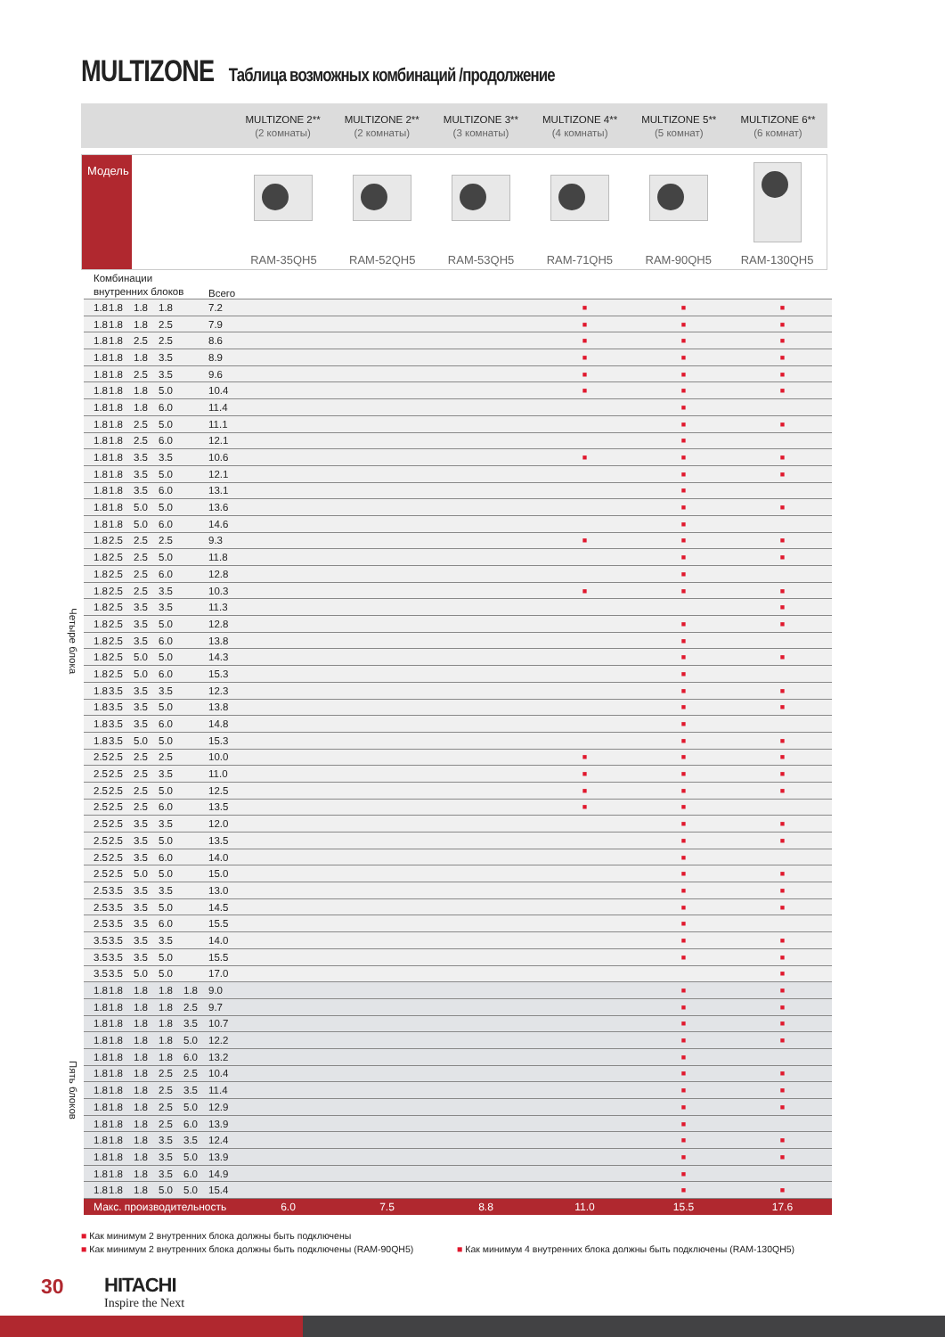MULTIZONE Таблица возможных комбинаций /продолжение
MULTIZONE 2**
(2 комнаты)
MULTIZONE 2**
(2 комнаты)
MULTIZONE 3**
(3 комнаты)
MULTIZONE 4**
(4 комнаты)
MULTIZONE 5**
(5 комнат)
MULTIZONE 6**
(6 комнат)
Модель RAM-35QH5 RAM-52QH5 RAM-53QH5 RAM-71QH5 RAM-90QH5 RAM-130QH5
| | Комбинации внутренних блоков | | | | | Всего | | | | | | |
| Четыре блока | 1.8 | 1.8 | 1.8 | 1.8 | | 7.2 | | | | ■ | ■ | ■ |
| | 1.8 | 1.8 | 1.8 | 2.5 | | 7.9 | | | | ■ | ■ | ■ |
| | 1.8 | 1.8 | 2.5 | 2.5 | | 8.6 | | | | ■ | ■ | ■ |
| | 1.8 | 1.8 | 1.8 | 3.5 | | 8.9 | | | | ■ | ■ | ■ |
| | 1.8 | 1.8 | 2.5 | 3.5 | | 9.6 | | | | ■ | ■ | ■ |
| | 1.8 | 1.8 | 1.8 | 5.0 | | 10.4 | | | | ■ | ■ | ■ |
| | 1.8 | 1.8 | 1.8 | 6.0 | | 11.4 | | | | | ■ | |
| | 1.8 | 1.8 | 2.5 | 5.0 | | 11.1 | | | | | ■ | ■ |
| | 1.8 | 1.8 | 2.5 | 6.0 | | 12.1 | | | | | ■ | |
| | 1.8 | 1.8 | 3.5 | 3.5 | | 10.6 | | | | ■ | ■ | ■ |
| | 1.8 | 1.8 | 3.5 | 5.0 | | 12.1 | | | | | ■ | ■ |
| | 1.8 | 1.8 | 3.5 | 6.0 | | 13.1 | | | | | ■ | |
| | 1.8 | 1.8 | 5.0 | 5.0 | | 13.6 | | | | | ■ | ■ |
| | 1.8 | 1.8 | 5.0 | 6.0 | | 14.6 | | | | | ■ | |
| | 1.8 | 2.5 | 2.5 | 2.5 | | 9.3 | | | | ■ | ■ | ■ |
| | 1.8 | 2.5 | 2.5 | 5.0 | | 11.8 | | | | | ■ | ■ |
| | 1.8 | 2.5 | 2.5 | 6.0 | | 12.8 | | | | | ■ | |
| | 1.8 | 2.5 | 2.5 | 3.5 | | 10.3 | | | | ■ | ■ | ■ |
| | 1.8 | 2.5 | 3.5 | 3.5 | | 11.3 | | | | | | ■ |
| | 1.8 | 2.5 | 3.5 | 5.0 | | 12.8 | | | | | ■ | ■ |
| | 1.8 | 2.5 | 3.5 | 6.0 | | 13.8 | | | | | ■ | |
| | 1.8 | 2.5 | 5.0 | 5.0 | | 14.3 | | | | | ■ | ■ |
| | 1.8 | 2.5 | 5.0 | 6.0 | | 15.3 | | | | | ■ | |
| | 1.8 | 3.5 | 3.5 | 3.5 | | 12.3 | | | | | ■ | ■ |
| | 1.8 | 3.5 | 3.5 | 5.0 | | 13.8 | | | | | ■ | ■ |
| | 1.8 | 3.5 | 3.5 | 6.0 | | 14.8 | | | | | ■ | |
| | 1.8 | 3.5 | 5.0 | 5.0 | | 15.3 | | | | | ■ | ■ |
| | 2.5 | 2.5 | 2.5 | 2.5 | | 10.0 | | | | ■ | ■ | ■ |
| | 2.5 | 2.5 | 2.5 | 3.5 | | 11.0 | | | | ■ | ■ | ■ |
| | 2.5 | 2.5 | 2.5 | 5.0 | | 12.5 | | | | ■ | ■ | ■ |
| | 2.5 | 2.5 | 2.5 | 6.0 | | 13.5 | | | | ■ | ■ | |
| | 2.5 | 2.5 | 3.5 | 3.5 | | 12.0 | | | | | ■ | ■ |
| | 2.5 | 2.5 | 3.5 | 5.0 | | 13.5 | | | | | ■ | ■ |
| | 2.5 | 2.5 | 3.5 | 6.0 | | 14.0 | | | | | ■ | |
| | 2.5 | 2.5 | 5.0 | 5.0 | | 15.0 | | | | | ■ | ■ |
| | 2.5 | 3.5 | 3.5 | 3.5 | | 13.0 | | | | | ■ | ■ |
| | 2.5 | 3.5 | 3.5 | 5.0 | | 14.5 | | | | | ■ | ■ |
| | 2.5 | 3.5 | 3.5 | 6.0 | | 15.5 | | | | | ■ | |
| | 3.5 | 3.5 | 3.5 | 3.5 | | 14.0 | | | | | ■ | ■ |
| | 3.5 | 3.5 | 3.5 | 5.0 | | 15.5 | | | | | ■ | ■ |
| | 3.5 | 3.5 | 5.0 | 5.0 | | 17.0 | | | | | | ■ |
| Пять блоков | 1.8 | 1.8 | 1.8 | 1.8 | 1.8 | 9.0 | | | | | ■ | ■ |
| | 1.8 | 1.8 | 1.8 | 1.8 | 2.5 | 9.7 | | | | | ■ | ■ |
| | 1.8 | 1.8 | 1.8 | 1.8 | 3.5 | 10.7 | | | | | ■ | ■ |
| | 1.8 | 1.8 | 1.8 | 1.8 | 5.0 | 12.2 | | | | | ■ | ■ |
| | 1.8 | 1.8 | 1.8 | 1.8 | 6.0 | 13.2 | | | | | ■ | |
| | 1.8 | 1.8 | 1.8 | 2.5 | 2.5 | 10.4 | | | | | ■ | ■ |
| | 1.8 | 1.8 | 1.8 | 2.5 | 3.5 | 11.4 | | | | | ■ | ■ |
| | 1.8 | 1.8 | 1.8 | 2.5 | 5.0 | 12.9 | | | | | ■ | ■ |
| | 1.8 | 1.8 | 1.8 | 2.5 | 6.0 | 13.9 | | | | | ■ | |
| | 1.8 | 1.8 | 1.8 | 3.5 | 3.5 | 12.4 | | | | | ■ | ■ |
| | 1.8 | 1.8 | 1.8 | 3.5 | 5.0 | 13.9 | | | | | ■ | ■ |
| | 1.8 | 1.8 | 1.8 | 3.5 | 6.0 | 14.9 | | | | | ■ | |
| | 1.8 | 1.8 | 1.8 | 5.0 | 5.0 | 15.4 | | | | | ■ | ■ |
| | Макс. производительность | | | | | | 6.0 | 7.5 | 8.8 | 11.0 | 15.5 | 17.6 |
■ Как минимум 2 внутренних блока должны быть подключены
■ Как минимум 2 внутренних блока должны быть подключены (RAM-90QH5) ■ Как минимум 4 внутренних блока должны быть подключены (RAM-130QH5)
30 HITACHI
Inspire the Next